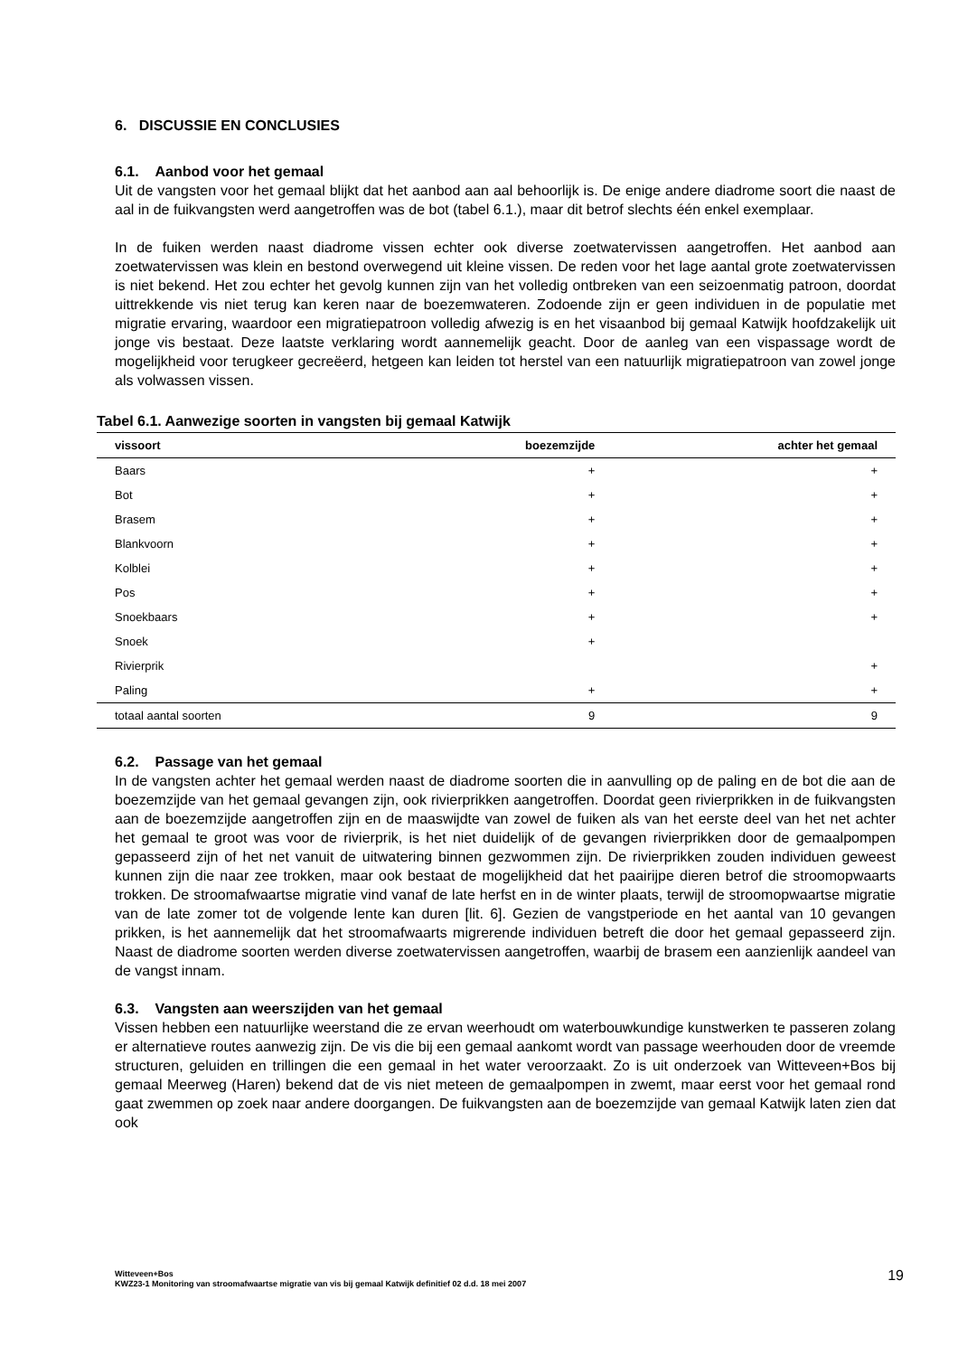6. DISCUSSIE EN CONCLUSIES
6.1. Aanbod voor het gemaal
Uit de vangsten voor het gemaal blijkt dat het aanbod aan aal behoorlijk is. De enige andere diadrome soort die naast de aal in de fuikvangsten werd aangetroffen was de bot (tabel 6.1.), maar dit betrof slechts één enkel exemplaar.
In de fuiken werden naast diadrome vissen echter ook diverse zoetwatervissen aangetroffen. Het aanbod aan zoetwatervissen was klein en bestond overwegend uit kleine vissen. De reden voor het lage aantal grote zoetwatervissen is niet bekend. Het zou echter het gevolg kunnen zijn van het volledig ontbreken van een seizoenmatig patroon, doordat uittrekkende vis niet terug kan keren naar de boezemwateren. Zodoende zijn er geen individuen in de populatie met migratie ervaring, waardoor een migratiepatroon volledig afwezig is en het visaanbod bij gemaal Katwijk hoofdzakelijk uit jonge vis bestaat. Deze laatste verklaring wordt aannemelijk geacht. Door de aanleg van een vispassage wordt de mogelijkheid voor terugkeer gecreëerd, hetgeen kan leiden tot herstel van een natuurlijk migratiepatroon van zowel jonge als volwassen vissen.
Tabel 6.1. Aanwezige soorten in vangsten bij gemaal Katwijk
| vissoort | boezemzijde | achter het gemaal |
| --- | --- | --- |
| Baars | + | + |
| Bot | + | + |
| Brasem | + | + |
| Blankvoorn | + | + |
| Kolblei | + | + |
| Pos | + | + |
| Snoekbaars | + | + |
| Snoek | + | |
| Rivierprik | | + |
| Paling | + | + |
| totaal aantal soorten | 9 | 9 |
6.2. Passage van het gemaal
In de vangsten achter het gemaal werden naast de diadrome soorten die in aanvulling op de paling en de bot die aan de boezemzijde van het gemaal gevangen zijn, ook rivierprikken aangetroffen. Doordat geen rivierprikken in de fuikvangsten aan de boezemzijde aangetroffen zijn en de maaswijdte van zowel de fuiken als van het eerste deel van het net achter het gemaal te groot was voor de rivierprik, is het niet duidelijk of de gevangen rivierprikken door de gemaalpompen gepasseerd zijn of het net vanuit de uitwatering binnen gezwommen zijn. De rivierprikken zouden individuen geweest kunnen zijn die naar zee trokken, maar ook bestaat de mogelijkheid dat het paairijpe dieren betrof die stroomopwaarts trokken. De stroomafwaartse migratie vind vanaf de late herfst en in de winter plaats, terwijl de stroomopwaartse migratie van de late zomer tot de volgende lente kan duren [lit. 6]. Gezien de vangstperiode en het aantal van 10 gevangen prikken, is het aannemelijk dat het stroomafwaarts migrerende individuen betreft die door het gemaal gepasseerd zijn. Naast de diadrome soorten werden diverse zoetwatervissen aangetroffen, waarbij de brasem een aanzienlijk aandeel van de vangst innam.
6.3. Vangsten aan weerszijden van het gemaal
Vissen hebben een natuurlijke weerstand die ze ervan weerhoudt om waterbouwkundige kunstwerken te passeren zolang er alternatieve routes aanwezig zijn. De vis die bij een gemaal aankomt wordt van passage weerhouden door de vreemde structuren, geluiden en trillingen die een gemaal in het water veroorzaakt. Zo is uit onderzoek van Witteveen+Bos bij gemaal Meerweg (Haren) bekend dat de vis niet meteen de gemaalpompen in zwemt, maar eerst voor het gemaal rond gaat zwemmen op zoek naar andere doorgangen. De fuikvangsten aan de boezemzijde van gemaal Katwijk laten zien dat ook
Witteveen+Bos
KWZ23-1 Monitoring van stroomafwaartse migratie van vis bij gemaal Katwijk definitief 02 d.d. 18 mei 2007
19